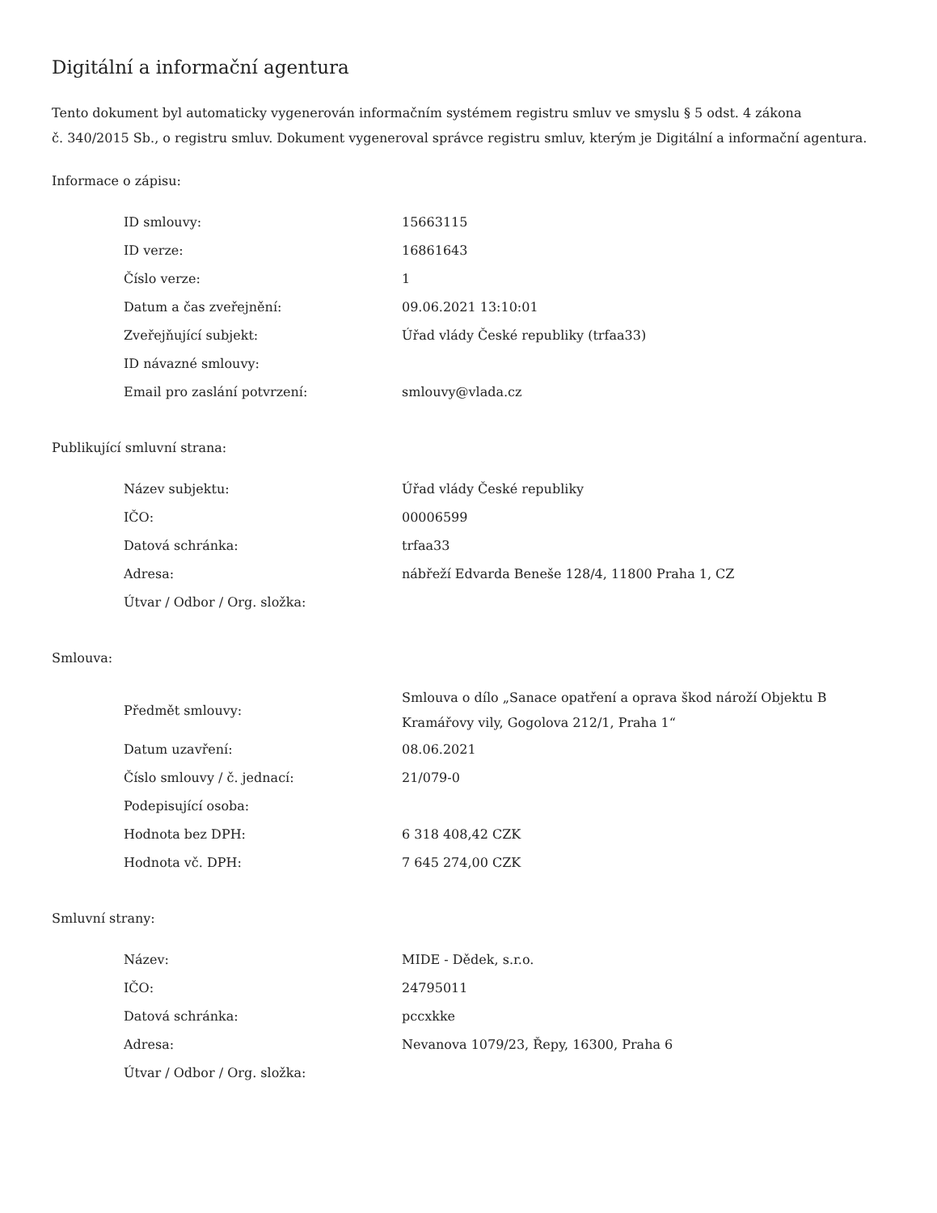Digitální a informační agentura
Tento dokument byl automaticky vygenerován informačním systémem registru smluv ve smyslu § 5 odst. 4 zákona
č. 340/2015 Sb., o registru smluv. Dokument vygeneroval správce registru smluv, kterým je Digitální a informační agentura.
Informace o zápisu:
| ID smlouvy: | 15663115 |
| ID verze: | 16861643 |
| Číslo verze: | 1 |
| Datum a čas zveřejnění: | 09.06.2021 13:10:01 |
| Zveřejňující subjekt: | Úřad vlády České republiky (trfaa33) |
| ID návazné smlouvy: | |
| Email pro zaslání potvrzení: | smlouvy@vlada.cz |
Publikující smluvní strana:
| Název subjektu: | Úřad vlády České republiky |
| IČO: | 00006599 |
| Datová schránka: | trfaa33 |
| Adresa: | nábřeží Edvarda Beneše 128/4, 11800 Praha 1, CZ |
| Útvar / Odbor / Org. složka: | |
Smlouva:
| Předmět smlouvy: | Smlouva o dílo „Sanace opatření a oprava škod nároží Objektu B Kramářovy vily, Gogolova 212/1, Praha 1“ |
| Datum uzavření: | 08.06.2021 |
| Číslo smlouvy / č. jednací: | 21/079-0 |
| Podepisující osoba: | |
| Hodnota bez DPH: | 6 318 408,42 CZK |
| Hodnota vč. DPH: | 7 645 274,00 CZK |
Smluvní strany:
| Název: | MIDE - Dědek, s.r.o. |
| IČO: | 24795011 |
| Datová schránka: | pccxkke |
| Adresa: | Nevanova 1079/23, Řepy, 16300, Praha 6 |
| Útvar / Odbor / Org. složka: | |